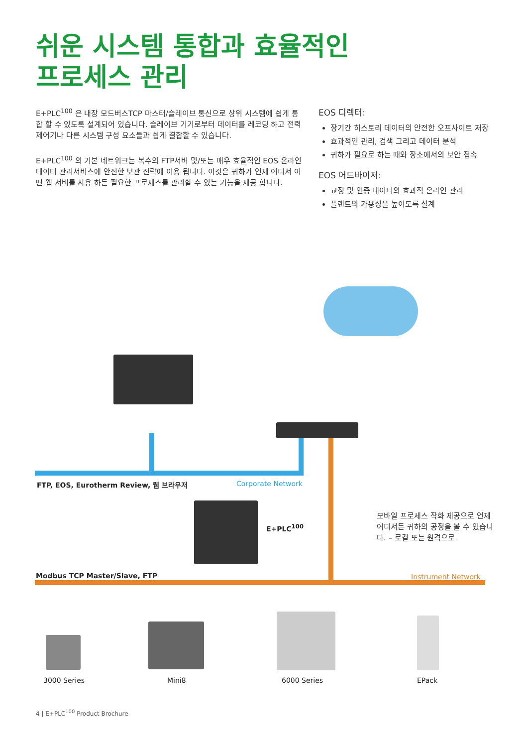쉬운 시스템 통합과 효율적인
프로세스 관리
E+PLC<sup>100</sup> 은 내장 모드버스TCP 마스터/슬레이브 통신으로 상위 시스템에 쉽게 통합 할 수 있도록 설계되어 있습니다. 슬레이브 기기로부터 데이터를 레코딩 하고 전력제어기나 다른 시스템 구성 요소들과 쉽게 결합할 수 있습니다.
E+PLC<sup>100</sup> 의 기본 네트워크는 복수의 FTP서버 및/또는 매우 효율적인 EOS 온라인 데이터 관리서비스에 안전한 보관 전략에 이용 됩니다. 이것은 귀하가 언제 어디서 어떤 웹 서버를 사용 하든 필요한 프로세스를 관리할 수 있는 기능을 제공 합니다.
EOS 디렉터:
장기간 히스토리 데이터의 안전한 오프사이트 저장
효과적인 관리, 검색 그리고 데이터 분석
귀하가 필요로 하는 때와 장소에서의 보안 접속
EOS 어드바이저:
교정 및 인증 데이터의 효과적 온라인 관리
플랜트의 가용성을 높이도록 설계
FTP, EOS, Eurotherm Review, 웹 브라우저
Corporate Network
E+PLC<sup>100</sup>
모바일 프로세스 작화 제공으로 언제 어디서든 귀하의 공정을 볼 수 있습니다. – 로컬 또는 원격으로
Modbus TCP Master/Slave, FTP Instrument Network
3000 Series Mini8 6000 Series EPack
4 | E+PLC<sup>100</sup> Product Brochure